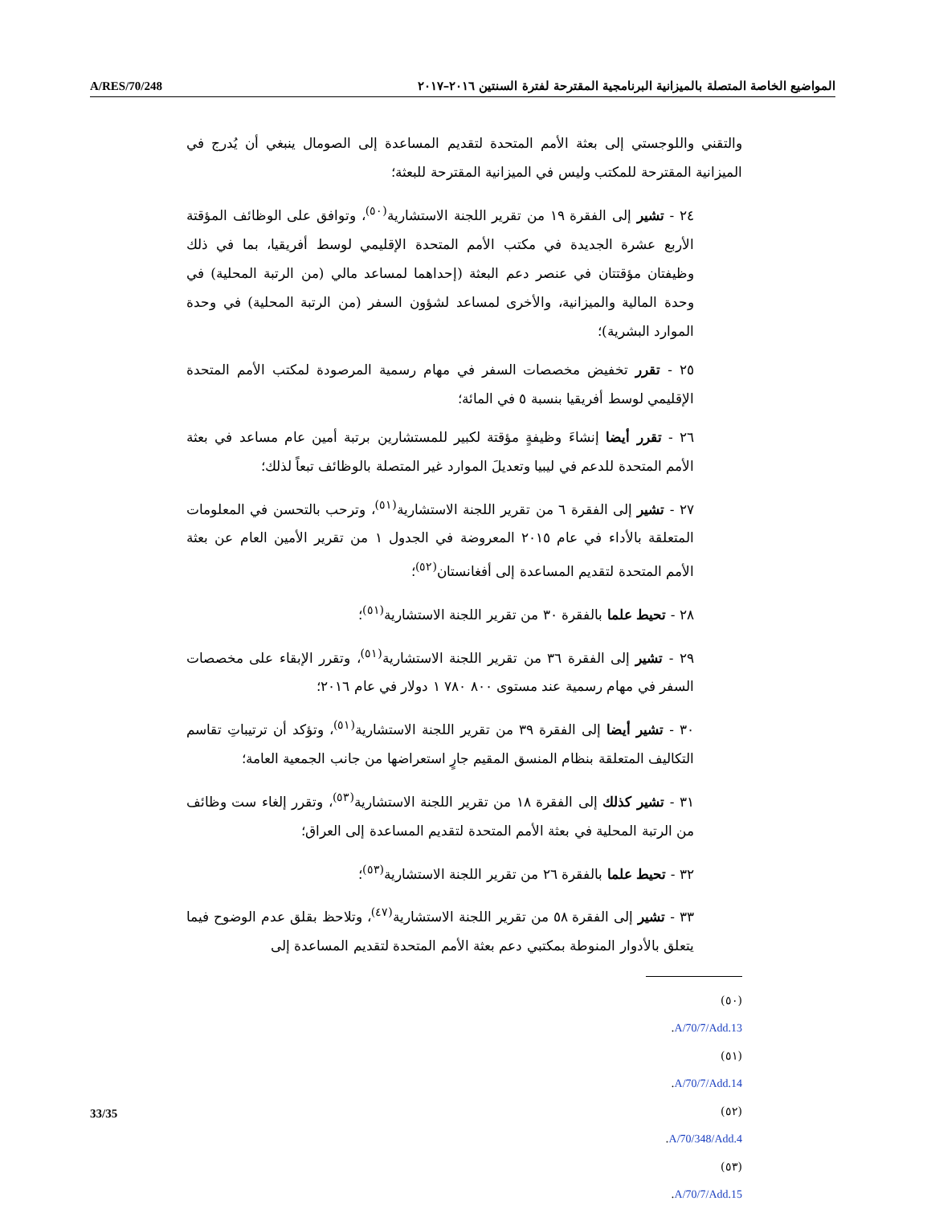A/RES/70/248
المواضيع الخاصة المتصلة بالميزانية البرنامجية المقترحة لفترة السنتين ٢٠١٦–٢٠١٧
والتقني واللوجستي إلى بعثة الأمم المتحدة لتقديم المساعدة إلى الصومال ينبغي أن يُدرج في الميزانية المقترحة للمكتب وليس في الميزانية المقترحة للبعثة؛
٢٤ - تشير إلى الفقرة ١٩ من تقرير اللجنة الاستشارية<sup>(٥٠)</sup>، وتوافق على الوظائف المؤقتة الأربع عشرة الجديدة في مكتب الأمم المتحدة الإقليمي لوسط أفريقيا، بما في ذلك وظيفتان مؤقتتان في عنصر دعم البعثة (إحداهما لمساعد مالي (من الرتبة المحلية) في وحدة المالية والميزانية، والأخرى لمساعد لشؤون السفر (من الرتبة المحلية) في وحدة الموارد البشرية)؛
٢٥ - تقرر تخفيض مخصصات السفر في مهام رسمية المرصودة لمكتب الأمم المتحدة الإقليمي لوسط أفريقيا بنسبة ٥ في المائة؛
٢٦ - تقرر أيضا إنشاءَ وظيفةٍ مؤقتة لكبير للمستشارين برتبة أمين عام مساعد في بعثة الأمم المتحدة للدعم في ليبيا وتعديلَ الموارد غير المتصلة بالوظائف تبعاً لذلك؛
٢٧ - تشير إلى الفقرة ٦ من تقرير اللجنة الاستشارية<sup>(٥١)</sup>، وترحب بالتحسن في المعلومات المتعلقة بالأداء في عام ٢٠١٥ المعروضة في الجدول ١ من تقرير الأمين العام عن بعثة الأمم المتحدة لتقديم المساعدة إلى أفغانستان<sup>(٥٢)</sup>؛
٢٨ - تحيط علما بالفقرة ٣٠ من تقرير اللجنة الاستشارية<sup>(٥١)</sup>؛
٢٩ - تشير إلى الفقرة ٣٦ من تقرير اللجنة الاستشارية<sup>(٥١)</sup>، وتقرر الإبقاء على مخصصات السفر في مهام رسمية عند مستوى ٨٠٠ ٧٨٠ ١ دولار في عام ٢٠١٦؛
٣٠ - تشير أيضا إلى الفقرة ٣٩ من تقرير اللجنة الاستشارية<sup>(٥١)</sup>، وتؤكد أن ترتيباتِ تقاسم التكاليف المتعلقة بنظام المنسق المقيم جارٍ استعراضها من جانب الجمعية العامة؛
٣١ - تشير كذلك إلى الفقرة ١٨ من تقرير اللجنة الاستشارية<sup>(٥٣)</sup>، وتقرر إلغاء ست وظائف من الرتبة المحلية في بعثة الأمم المتحدة لتقديم المساعدة إلى العراق؛
٣٢ - تحيط علما بالفقرة ٢٦ من تقرير اللجنة الاستشارية<sup>(٥٣)</sup>؛
٣٣ - تشير إلى الفقرة ٥٨ من تقرير اللجنة الاستشارية<sup>(٤٧)</sup>، وتلاحظ بقلق عدم الوضوح فيما يتعلق بالأدوار المنوطة بمكتبي دعم بعثة الأمم المتحدة لتقديم المساعدة إلى
(٥٠) A/70/7/Add.13.
(٥١) A/70/7/Add.14.
(٥٢) A/70/348/Add.4.
(٥٣) A/70/7/Add.15.
33/35